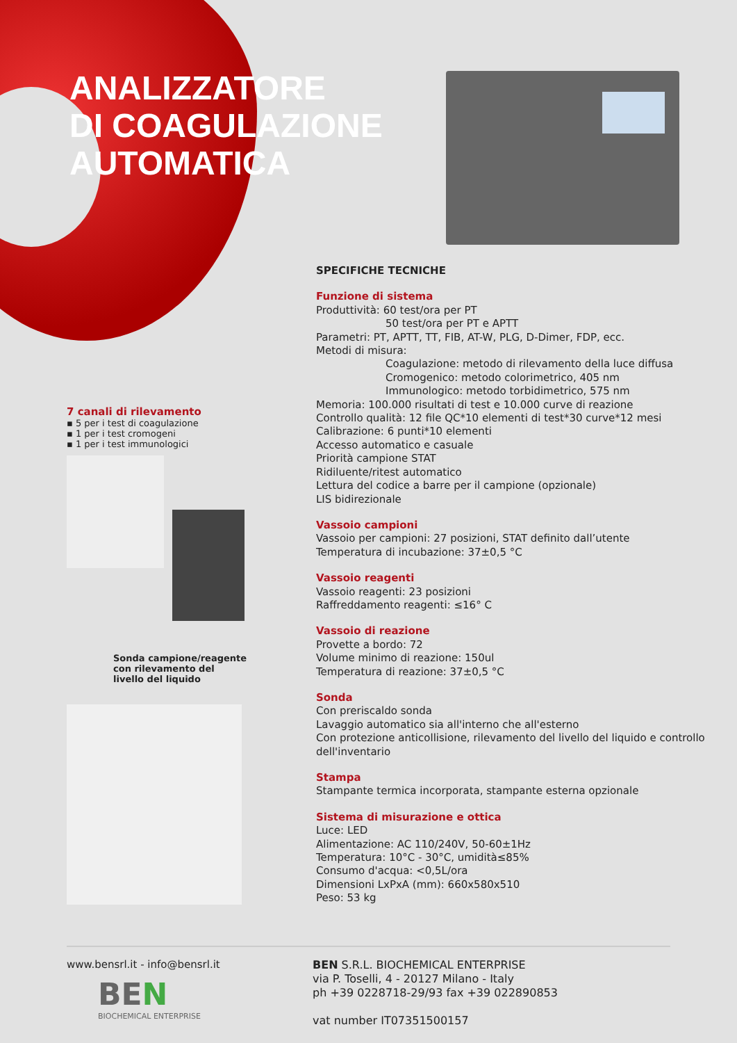ANALIZZATORE
DI COAGULAZIONE
AUTOMATICA
7 canali di rilevamento
▪ 5 per i test di coagulazione
▪ 1 per i test cromogeni
▪ 1 per i test immunologici
Sonda campione/reagente con rilevamento del livello del liquido
SPECIFICHE TECNICHE
Funzione di sistema
Produttività: 60 test/ora per PT
50 test/ora per PT e APTT
Parametri: PT, APTT, TT, FIB, AT-W, PLG, D-Dimer, FDP, ecc.
Metodi di misura:
Coagulazione: metodo di rilevamento della luce diffusa
Cromogenico: metodo colorimetrico, 405 nm
Immunologico: metodo torbidimetrico, 575 nm
Memoria: 100.000 risultati di test e 10.000 curve di reazione
Controllo qualità: 12 file QC*10 elementi di test*30 curve*12 mesi
Calibrazione: 6 punti*10 elementi
Accesso automatico e casuale
Priorità campione STAT
Ridiluente/ritest automatico
Lettura del codice a barre per il campione (opzionale)
LIS bidirezionale
Vassoio campioni
Vassoio per campioni: 27 posizioni, STAT definito dall’utente
Temperatura di incubazione: 37±0,5 °C
Vassoio reagenti
Vassoio reagenti: 23 posizioni
Raffreddamento reagenti: ≤16° C
Vassoio di reazione
Provette a bordo: 72
Volume minimo di reazione: 150ul
Temperatura di reazione: 37±0,5 °C
Sonda
Con preriscaldo sonda
Lavaggio automatico sia all'interno che all'esterno
Con protezione anticollisione, rilevamento del livello del liquido e controllo dell'inventario
Stampa
Stampante termica incorporata, stampante esterna opzionale
Sistema di misurazione e ottica
Luce: LED
Alimentazione: AC 110/240V, 50-60±1Hz
Temperatura: 10°C - 30°C, umidità≤85%
Consumo d'acqua: <0,5L/ora
Dimensioni LxPxA (mm): 660x580x510
Peso: 53 kg
www.bensrl.it - info@bensrl.it
BEN
BIOCHEMICAL ENTERPRISE
BEN S.R.L. BIOCHEMICAL ENTERPRISE
via P. Toselli, 4 - 20127 Milano - Italy
ph +39 0228718-29/93 fax +39 022890853
vat number IT07351500157